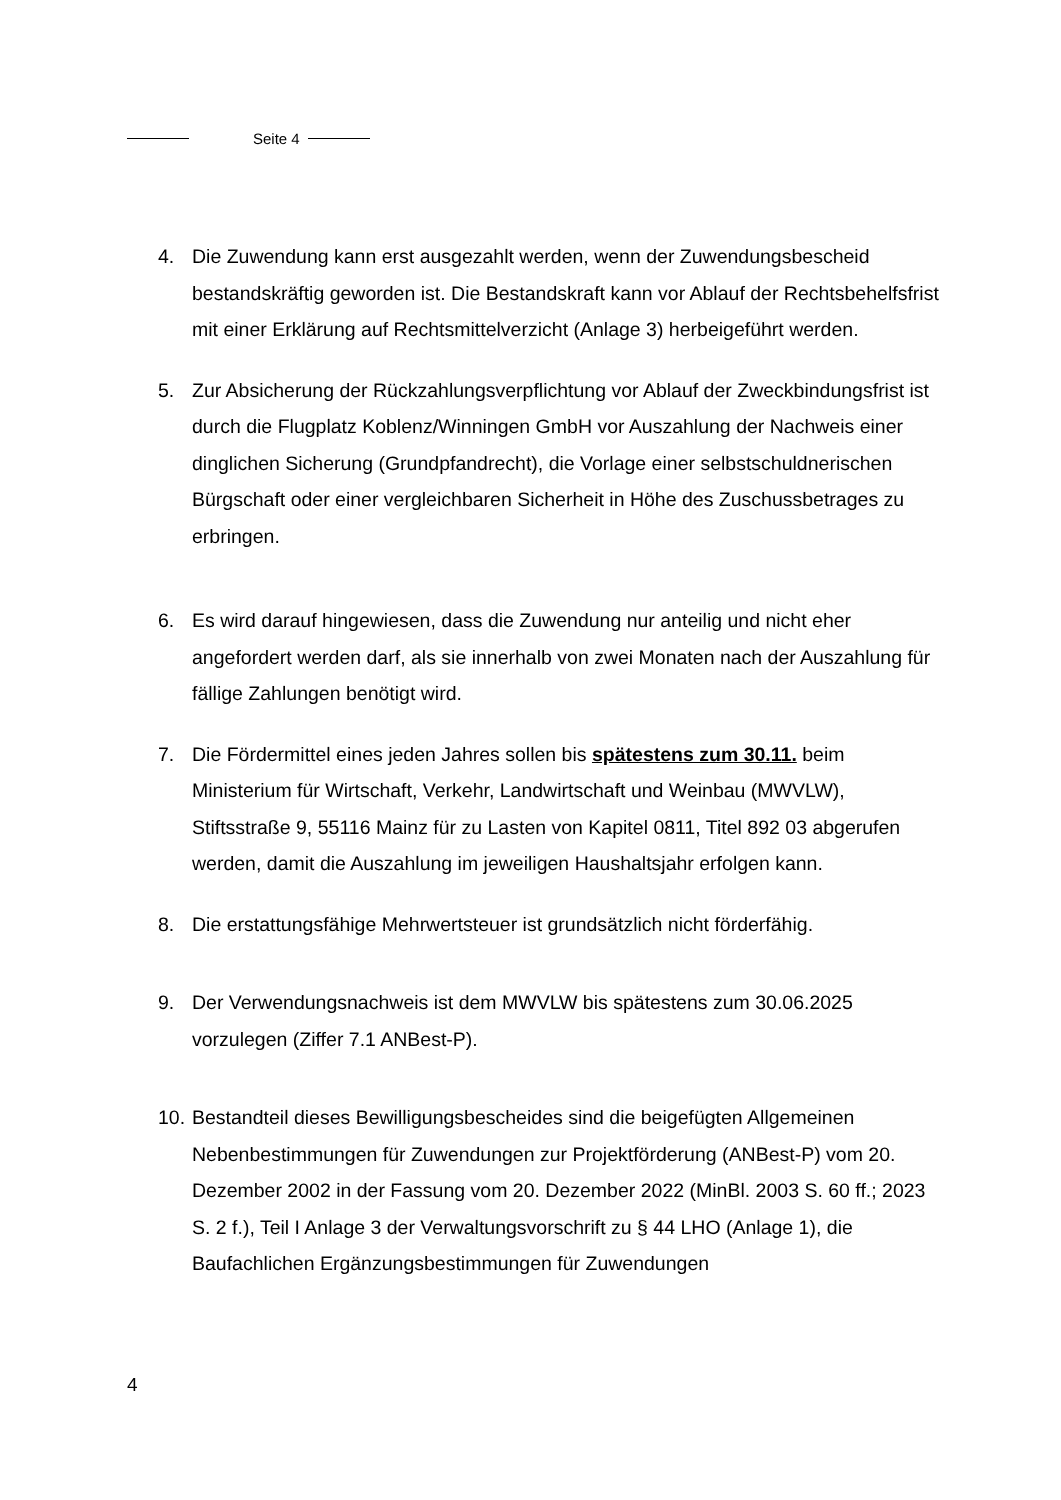Seite 4
4. Die Zuwendung kann erst ausgezahlt werden, wenn der Zuwendungsbescheid bestandskräftig geworden ist. Die Bestandskraft kann vor Ablauf der Rechtsbehelfsfrist mit einer Erklärung auf Rechtsmittelverzicht (Anlage 3) herbeigeführt werden.
5. Zur Absicherung der Rückzahlungsverpflichtung vor Ablauf der Zweckbindungsfrist ist durch die Flugplatz Koblenz/Winningen GmbH vor Auszahlung der Nachweis einer dinglichen Sicherung (Grundpfandrecht), die Vorlage einer selbstschuldnerischen Bürgschaft oder einer vergleichbaren Sicherheit in Höhe des Zuschussbetrages zu erbringen.
6. Es wird darauf hingewiesen, dass die Zuwendung nur anteilig und nicht eher angefordert werden darf, als sie innerhalb von zwei Monaten nach der Auszahlung für fällige Zahlungen benötigt wird.
7. Die Fördermittel eines jeden Jahres sollen bis spätestens zum 30.11. beim Ministerium für Wirtschaft, Verkehr, Landwirtschaft und Weinbau (MWVLW), Stiftsstraße 9, 55116 Mainz für zu Lasten von Kapitel 0811, Titel 892 03 abgerufen werden, damit die Auszahlung im jeweiligen Haushaltsjahr erfolgen kann.
8. Die erstattungsfähige Mehrwertsteuer ist grundsätzlich nicht förderfähig.
9. Der Verwendungsnachweis ist dem MWVLW bis spätestens zum 30.06.2025 vorzulegen (Ziffer 7.1 ANBest-P).
10.
Bestandteil dieses Bewilligungsbescheides sind die beigefügten Allgemeinen Nebenbestimmungen für Zuwendungen zur Projektförderung (ANBest-P) vom 20. Dezember 2002 in der Fassung vom 20. Dezember 2022 (MinBl. 2003 S. 60 ff.; 2023 S. 2 f.), Teil I Anlage 3 der Verwaltungsvorschrift zu § 44 LHO (Anlage 1), die Baufachlichen Ergänzungsbestimmungen für Zuwendungen
4